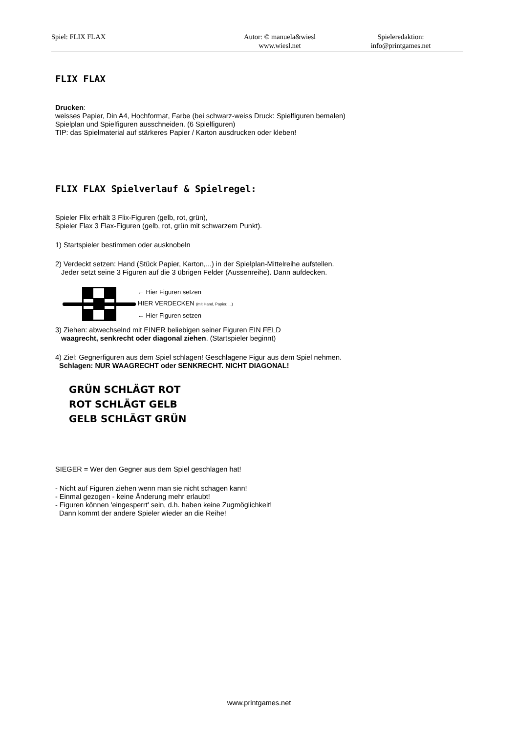Spiel: FLIX FLAX Autor: © manuela&wiesl
www.wiesl.net
Spieleredaktion:
info@printgames.net
FLIX FLAX
Drucken:
weisses Papier, Din A4, Hochformat, Farbe (bei schwarz-weiss Druck: Spielfiguren bemalen)
Spielplan und Spielfiguren ausschneiden. (6 Spielfiguren)
TIP: das Spielmaterial auf stärkeres Papier / Karton ausdrucken oder kleben!
FLIX FLAX Spielverlauf & Spielregel:
Spieler Flix erhält 3 Flix-Figuren (gelb, rot, grün),
Spieler Flax 3 Flax-Figuren (gelb, rot, grün mit schwarzem Punkt).
1) Startspieler bestimmen oder ausknobeln
2) Verdeckt setzen: Hand (Stück Papier, Karton,...) in der Spielplan-Mittelreihe aufstellen.
Jeder setzt seine 3 Figuren auf die 3 übrigen Felder (Aussenreihe). Dann aufdecken.
← Hier Figuren setzen
HIER VERDECKEN (mit Hand, Papier, ...)
← Hier Figuren setzen
3) Ziehen: abwechselnd mit EINER beliebigen seiner Figuren EIN FELD
waagrecht, senkrecht oder diagonal ziehen. (Startspieler beginnt)
4) Ziel: Gegnerfiguren aus dem Spiel schlagen! Geschlagene Figur aus dem Spiel nehmen.
Schlagen: NUR WAAGRECHT oder SENKRECHT. NICHT DIAGONAL!
GRÜN SCHLÄGT ROT
ROT SCHLÄGT GELB
GELB SCHLÄGT GRÜN
SIEGER = Wer den Gegner aus dem Spiel geschlagen hat!
- Nicht auf Figuren ziehen wenn man sie nicht schagen kann!
- Einmal gezogen - keine Änderung mehr erlaubt!
- Figuren können 'eingesperrt' sein, d.h. haben keine Zugmöglichkeit!
Dann kommt der andere Spieler wieder an die Reihe!
www.printgames.net